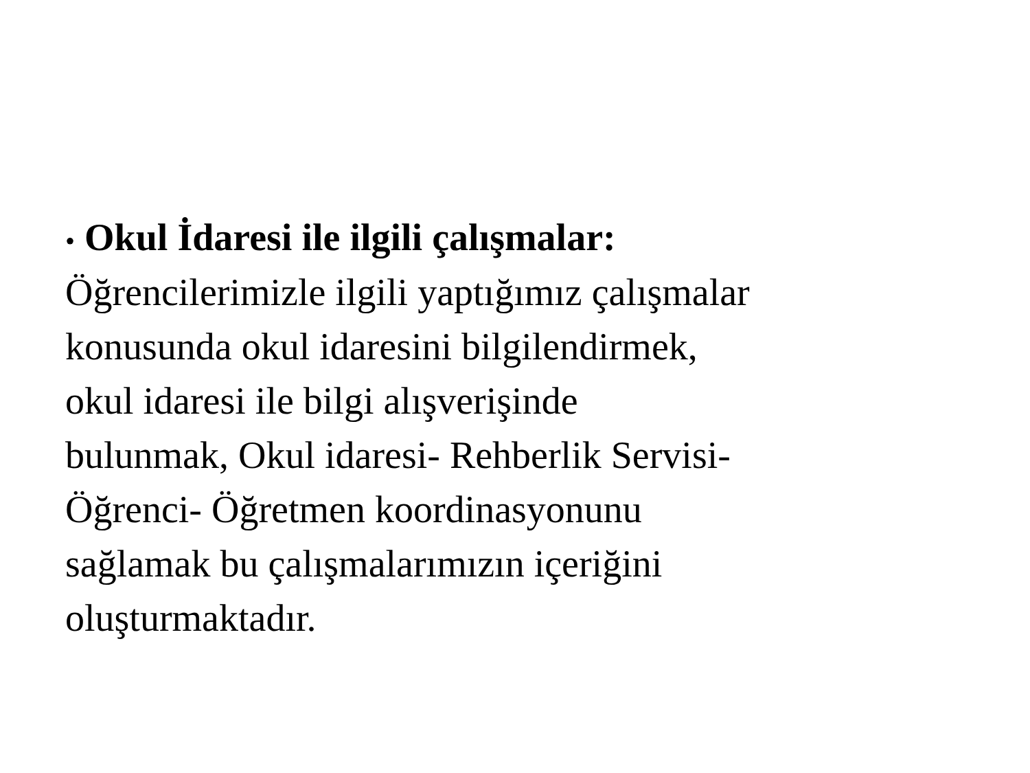• Okul İdaresi ile ilgili çalışmalar:
Öğrencilerimizle ilgili yaptığımız çalışmalar
konusunda okul idaresini bilgilendirmek,
okul idaresi ile bilgi alışverişinde
bulunmak, Okul idaresi- Rehberlik Servisi-
Öğrenci- Öğretmen koordinasyonunu
sağlamak bu çalışmalarımızın içeriğini
oluşturmaktadır.